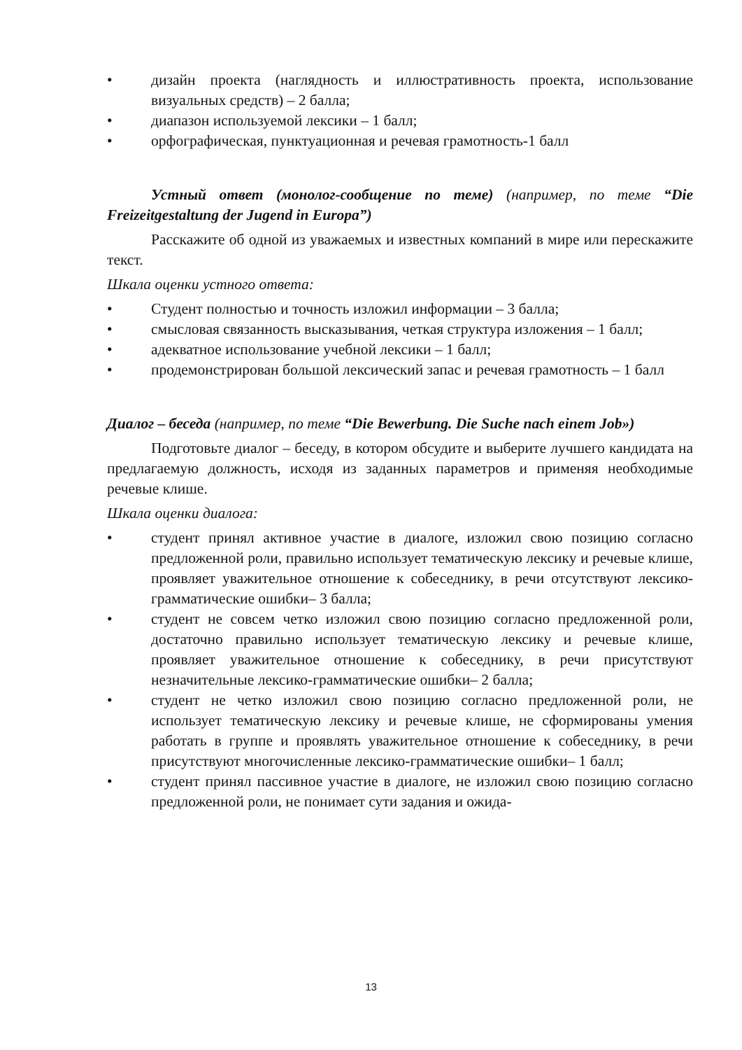• дизайн проекта (наглядность и иллюстративность проекта, использование визуальных средств) – 2 балла;
• диапазон используемой лексики – 1 балл;
• орфографическая, пунктуационная и речевая грамотность-1 балл
Устный ответ (монолог-сообщение по теме) (например, по теме “Die Freizeitgestaltung der Jugend in Europa”)
Расскажите об одной из уважаемых и известных компаний в мире или перескажите текст.
Шкала оценки устного ответа:
• Студент полностью и точность изложил информации – 3 балла;
• смысловая связанность высказывания, четкая структура изложения – 1 балл;
• адекватное использование учебной лексики – 1 балл;
• продемонстрирован большой лексический запас и речевая грамотность – 1 балл
Диалог – беседа (например, по теме “Die Bewerbung. Die Suche nach einem Job»)
Подготовьте диалог – беседу, в котором обсудите и выберите лучшего кандидата на предлагаемую должность, исходя из заданных параметров и применяя необходимые речевые клише.
Шкала оценки диалога:
• студент принял активное участие в диалоге, изложил свою позицию согласно предложенной роли, правильно использует тематическую лексику и речевые клише, проявляет уважительное отношение к собеседнику, в речи отсутствуют лексико-грамматические ошибки– 3 балла;
• студент не совсем четко изложил свою позицию согласно предложенной роли, достаточно правильно использует тематическую лексику и речевые клише, проявляет уважительное отношение к собеседнику, в речи присутствуют незначительные лексико-грамматические ошибки– 2 балла;
• студент не четко изложил свою позицию согласно предложенной роли, не использует тематическую лексику и речевые клише, не сформированы умения работать в группе и проявлять уважительное отношение к собеседнику, в речи присутствуют многочисленные лексико-грамматические ошибки– 1 балл;
• студент принял пассивное участие в диалоге, не изложил свою позицию согласно предложенной роли, не понимает сути задания и ожида-
13